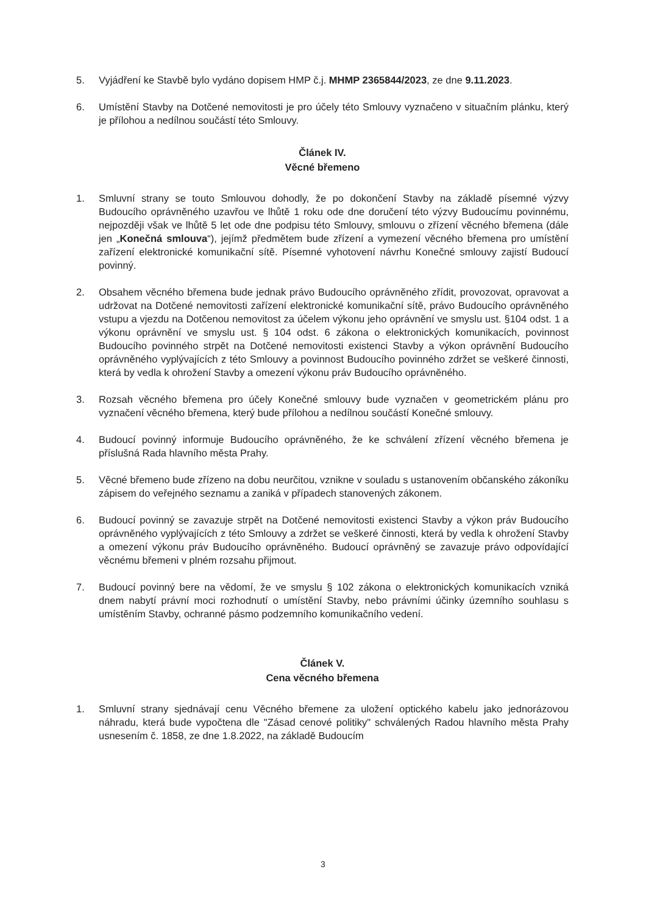5. Vyjádření ke Stavbě bylo vydáno dopisem HMP č.j. MHMP 2365844/2023, ze dne 9.11.2023.
6. Umístění Stavby na Dotčené nemovitosti je pro účely této Smlouvy vyznačeno v situačním plánku, který je přílohou a nedílnou součástí této Smlouvy.
Článek IV.
Věcné břemeno
1. Smluvní strany se touto Smlouvou dohodly, že po dokončení Stavby na základě písemné výzvy Budoucího oprávněného uzavřou ve lhůtě 1 roku ode dne doručení této výzvy Budoucímu povinnému, nejpozději však ve lhůtě 5 let ode dne podpisu této Smlouvy, smlouvu o zřízení věcného břemena (dále jen „Konečná smlouva“), jejímž předmětem bude zřízení a vymezení věcného břemena pro umístění zařízení elektronické komunikační sítě. Písemné vyhotovení návrhu Konečné smlouvy zajistí Budoucí povinný.
2. Obsahem věcného břemena bude jednak právo Budoucího oprávněného zřídit, provozovat, opravovat a udržovat na Dotčené nemovitosti zařízení elektronické komunikační sítě, právo Budoucího oprávněného vstupu a vjezdu na Dotčenou nemovitost za účelem výkonu jeho oprávnění ve smyslu ust. §104 odst. 1 a výkonu oprávnění ve smyslu ust. § 104 odst. 6 zákona o elektronických komunikacích, povinnost Budoucího povinného strpět na Dotčené nemovitosti existenci Stavby a výkon oprávnění Budoucího oprávněného vyplývajících z této Smlouvy a povinnost Budoucího povinného zdržet se veškeré činnosti, která by vedla k ohrožení Stavby a omezení výkonu práv Budoucího oprávněného.
3. Rozsah věcného břemena pro účely Konečné smlouvy bude vyznačen v geometrickém plánu pro vyznačení věcného břemena, který bude přílohou a nedílnou součástí Konečné smlouvy.
4. Budoucí povinný informuje Budoucího oprávněného, že ke schválení zřízení věcného břemena je příslušná Rada hlavního města Prahy.
5. Věcné břemeno bude zřízeno na dobu neurčitou, vznikne v souladu s ustanovením občanského zákoníku zápisem do veřejného seznamu a zaniká v případech stanovených zákonem.
6. Budoucí povinný se zavazuje strpět na Dotčené nemovitosti existenci Stavby a výkon práv Budoucího oprávněného vyplývajících z této Smlouvy a zdržet se veškeré činnosti, která by vedla k ohrožení Stavby a omezení výkonu práv Budoucího oprávněného. Budoucí oprávněný se zavazuje právo odpovídající věcnému břemeni v plném rozsahu přijmout.
7. Budoucí povinný bere na vědomí, že ve smyslu § 102 zákona o elektronických komunikacích vzniká dnem nabytí právní moci rozhodnutí o umístění Stavby, nebo právními účinky územního souhlasu s umístěním Stavby, ochranné pásmo podzemního komunikačního vedení.
Článek V.
Cena věcného břemena
1. Smluvní strany sjednávají cenu Věcného břemene za uložení optického kabelu jako jednorázovou náhradu, která bude vypočtena dle "Zásad cenové politiky" schválených Radou hlavního města Prahy usnesením č. 1858, ze dne 1.8.2022, na základě Budoucím
3